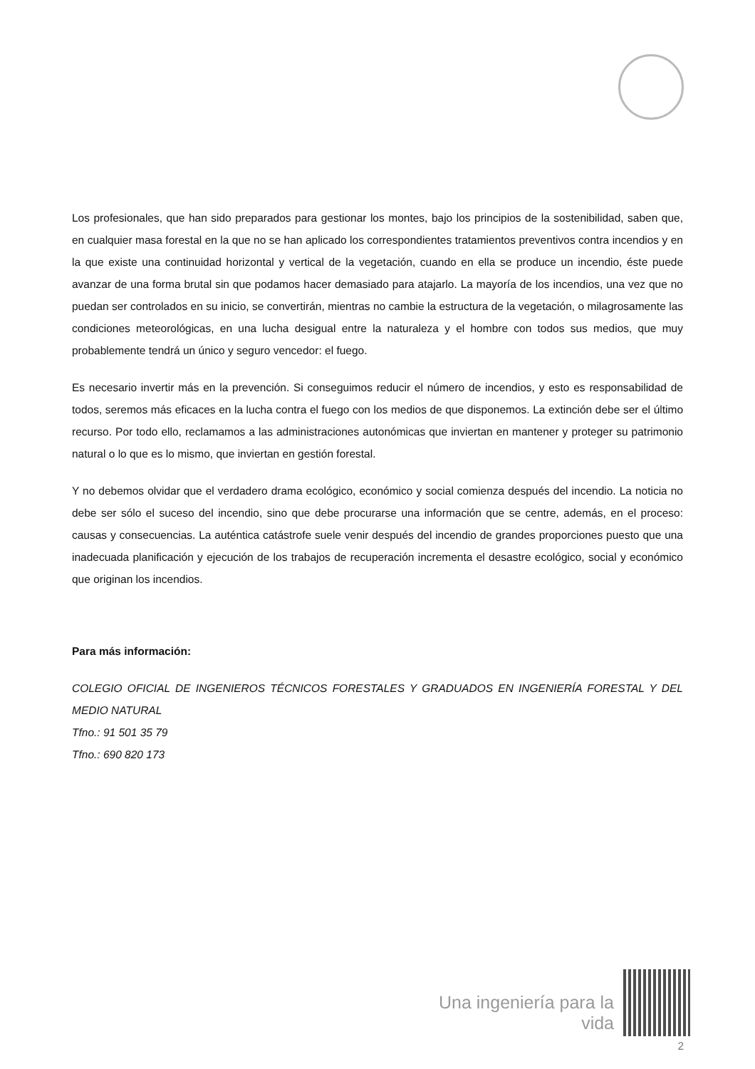Los profesionales, que han sido preparados para gestionar los montes, bajo los principios de la sostenibilidad, saben que, en cualquier masa forestal en la que no se han aplicado los correspondientes tratamientos preventivos contra incendios y en la que existe una continuidad horizontal y vertical de la vegetación, cuando en ella se produce un incendio, éste puede avanzar de una forma brutal sin que podamos hacer demasiado para atajarlo. La mayoría de los incendios, una vez que no puedan ser controlados en su inicio, se convertirán, mientras no cambie la estructura de la vegetación, o milagrosamente las condiciones meteorológicas, en una lucha desigual entre la naturaleza y el hombre con todos sus medios, que muy probablemente tendrá un único y seguro vencedor: el fuego.
Es necesario invertir más en la prevención. Si conseguimos reducir el número de incendios, y esto es responsabilidad de todos, seremos más eficaces en la lucha contra el fuego con los medios de que disponemos. La extinción debe ser el último recurso. Por todo ello, reclamamos a las administraciones autonómicas que inviertan en mantener y proteger su patrimonio natural o lo que es lo mismo, que inviertan en gestión forestal.
Y no debemos olvidar que el verdadero drama ecológico, económico y social comienza después del incendio. La noticia no debe ser sólo el suceso del incendio, sino que debe procurarse una información que se centre, además, en el proceso: causas y consecuencias. La auténtica catástrofe suele venir después del incendio de grandes proporciones puesto que una inadecuada planificación y ejecución de los trabajos de recuperación incrementa el desastre ecológico, social y económico que originan los incendios.
Para más información:
COLEGIO OFICIAL DE INGENIEROS TÉCNICOS FORESTALES Y GRADUADOS EN INGENIERÍA FORESTAL Y DEL MEDIO NATURAL
Tfno.: 91 501 35 79
Tfno.: 690 820 173
Una ingeniería para la vida
2